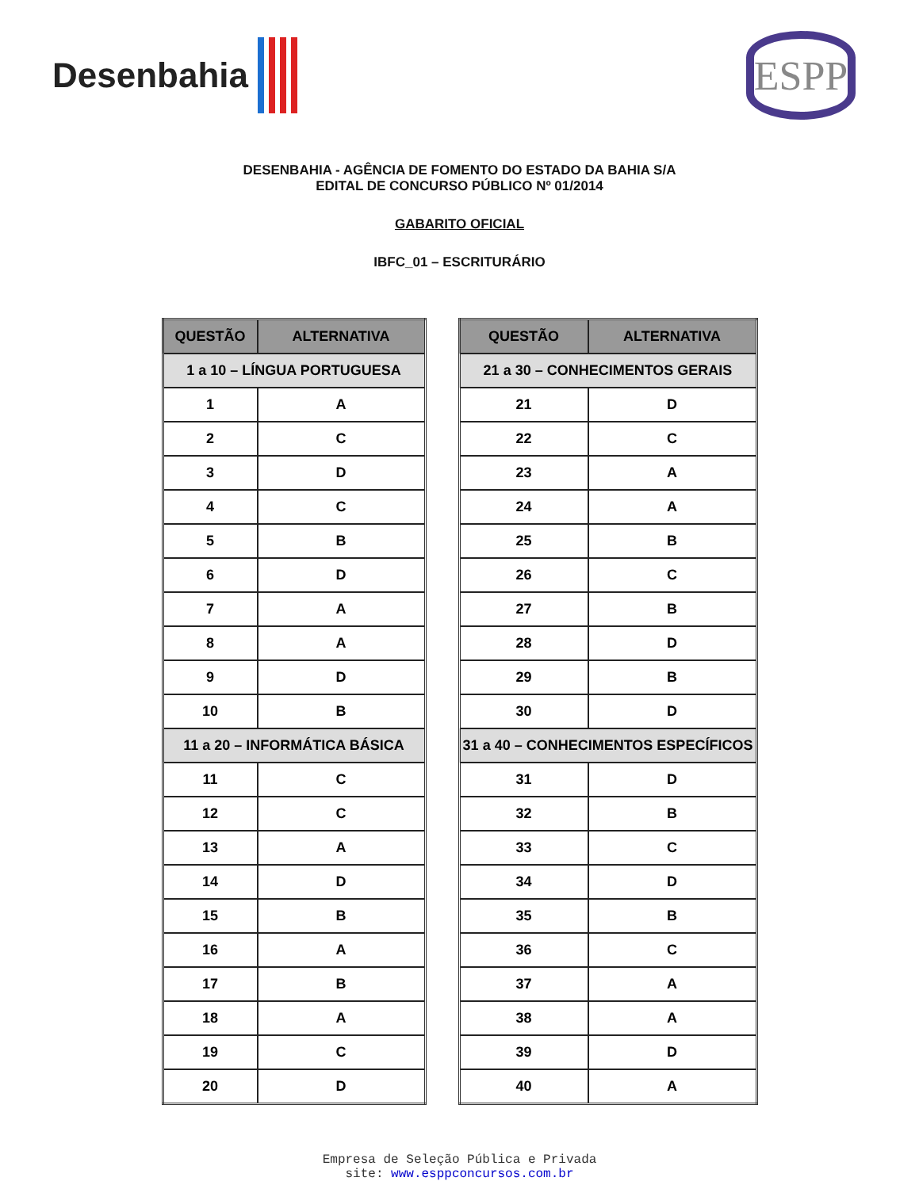Desenbahia
ESPP
DESENBAHIA - AGÊNCIA DE FOMENTO DO ESTADO DA BAHIA S/A
EDITAL DE CONCURSO PÚBLICO Nº 01/2014
GABARITO OFICIAL
IBFC_01 – ESCRITURÁRIO
| QUESTÃO | ALTERNATIVA |
| --- | --- |
| 1 a 10 – LÍNGUA PORTUGUESA | |
| 1 | A |
| 2 | C |
| 3 | D |
| 4 | C |
| 5 | B |
| 6 | D |
| 7 | A |
| 8 | A |
| 9 | D |
| 10 | B |
| 11 a 20 – INFORMÁTICA BÁSICA | |
| 11 | C |
| 12 | C |
| 13 | A |
| 14 | D |
| 15 | B |
| 16 | A |
| 17 | B |
| 18 | A |
| 19 | C |
| 20 | D |
| QUESTÃO | ALTERNATIVA |
| --- | --- |
| 21 a 30 – CONHECIMENTOS GERAIS | |
| 21 | D |
| 22 | C |
| 23 | A |
| 24 | A |
| 25 | B |
| 26 | C |
| 27 | B |
| 28 | D |
| 29 | B |
| 30 | D |
| 31 a 40 – CONHECIMENTOS ESPECÍFICOS | |
| 31 | D |
| 32 | B |
| 33 | C |
| 34 | D |
| 35 | B |
| 36 | C |
| 37 | A |
| 38 | A |
| 39 | D |
| 40 | A |
Empresa de Seleção Pública e Privada
site: www.esppconcursos.com.br